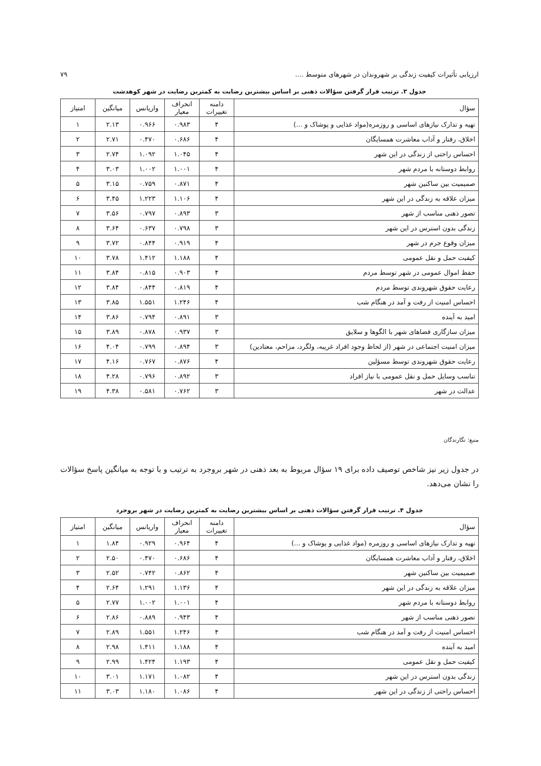ارزیابی تأثیرات کیفیت زندگی بر شهروندان در شهرهای متوسط .... ۷۹
جدول ۳. ترتیب قرار گرفتن سؤالات ذهنی بر اساس بیشترین رضایت به کمترین رضایت در شهر کوهدشت
| سؤال | دامنه تغییرات | انحراف معیار | واریانس | میانگین | امتیاز |
| --- | --- | --- | --- | --- | --- |
| تهیه و تدارک نیازهای اساسی و روزمره(مواد غذایی و پوشاک و ...) | ۴ | ۰.۹۸۳ | ۰.۹۶۶ | ۲.۱۳ | ۱ |
| اخلاق، رفتار و آداب معاشرت همسایگان | ۴ | ۰.۶۸۶ | ۰.۴۷۰ | ۲.۷۱ | ۲ |
| احساس راحتی از زندگی در این شهر | ۴ | ۱.۰۴۵ | ۱.۰۹۲ | ۲.۷۴ | ۳ |
| روابط دوستانه با مردم شهر | ۴ | ۱.۰۰۱ | ۱.۰۰۲ | ۳.۰۳ | ۴ |
| صمیمیت بین ساکنین شهر | ۴ | ۰.۸۷۱ | ۰.۷۵۹ | ۳.۱۵ | ۵ |
| میزان علاقه به زندگی در این شهر | ۴ | ۱.۱۰۶ | ۱.۲۲۳ | ۳.۴۵ | ۶ |
| تصور ذهنی مناسب از شهر | ۳ | ۰.۸۹۳ | ۰.۷۹۷ | ۳.۵۶ | ۷ |
| زندگی بدون استرس در این شهر | ۳ | ۰.۷۹۸ | ۰.۶۳۷ | ۳.۶۴ | ۸ |
| میزان وقوع جرم در شهر | ۴ | ۰.۹۱۹ | ۰.۸۴۴ | ۳.۷۲ | ۹ |
| کیفیت حمل و نقل عمومی | ۴ | ۱.۱۸۸ | ۱.۴۱۲ | ۳.۷۸ | ۱۰ |
| حفظ اموال عمومی در شهر توسط مردم | ۴ | ۰.۹۰۳ | ۰.۸۱۵ | ۳.۸۴ | ۱۱ |
| رعایت حقوق شهروندی توسط مردم | ۴ | ۰.۸۱۹ | ۰.۸۴۴ | ۳.۸۴ | ۱۲ |
| احساس امنیت از رفت و آمد در هنگام شب | ۴ | ۱.۲۴۶ | ۱.۵۵۱ | ۳.۸۵ | ۱۳ |
| امید به آینده | ۳ | ۰.۸۹۱ | ۰.۷۹۴ | ۳.۸۶ | ۱۴ |
| میزان سازگاری فضاهای شهر با الگوها و سلایق | ۳ | ۰.۹۳۷ | ۰.۸۷۸ | ۳.۸۹ | ۱۵ |
| میزان امنیت اجتماعی در شهر (از لحاظ وجود افراد غریبه، ولگرد، مزاحم، معتادین) | ۳ | ۰.۸۹۴ | ۰.۷۹۹ | ۴.۰۴ | ۱۶ |
| رعایت حقوق شهروندی توسط مسؤلین | ۴ | ۰.۸۷۶ | ۰.۷۶۷ | ۴.۱۶ | ۱۷ |
| تناسب وسایل حمل و نقل عمومی با نیاز افراد | ۳ | ۰.۸۹۲ | ۰.۷۹۶ | ۴.۲۸ | ۱۸ |
| عدالت در شهر | ۳ | ۰.۷۶۲ | ۰.۵۸۱ | ۴.۳۸ | ۱۹ |
منبع: نگارندگان
در جدول زیر نیز شاخص توصیف داده برای ۱۹ سؤال مربوط به بعد ذهنی در شهر بروجرد به ترتیب و با توجه به میانگین پاسخ سؤالات را نشان می‌دهد.
جدول ۴. ترتیب قرار گرفتن سؤالات ذهنی بر اساس بیشترین رضایت به کمترین رضایت در شهر بروجرد
| سؤال | دامنه تغییرات | انحراف معیار | واریانس | میانگین | امتیاز |
| --- | --- | --- | --- | --- | --- |
| تهیه و تدارک نیازهای اساسی و روزمره (مواد غذایی و پوشاک و ...) | ۴ | ۰.۹۶۴ | ۰.۹۲۹ | ۱.۸۴ | ۱ |
| اخلاق، رفتار و آداب معاشرت همسایگان | ۴ | ۰.۶۸۶ | ۰.۴۷۰ | ۲.۵۰ | ۲ |
| صمیمیت بین ساکنین شهر | ۴ | ۰.۸۶۲ | ۰.۷۴۲ | ۲.۵۲ | ۳ |
| میزان علاقه به زندگی در این شهر | ۴ | ۱.۱۳۶ | ۱.۲۹۱ | ۲.۶۴ | ۴ |
| روابط دوستانه با مردم شهر | ۴ | ۱.۰۰۱ | ۱.۰۰۲ | ۲.۷۷ | ۵ |
| تصور ذهنی مناسب از شهر | ۴ | ۰.۹۴۳ | ۰.۸۸۹ | ۲.۸۶ | ۶ |
| احساس امنیت از رفت و آمد در هنگام شب | ۴ | ۱.۲۴۶ | ۱.۵۵۱ | ۲.۸۹ | ۷ |
| امید به آینده | ۴ | ۱.۱۸۸ | ۱.۴۱۱ | ۲.۹۸ | ۸ |
| کیفیت حمل و نقل عمومی | ۴ | ۱.۱۹۳ | ۱.۴۲۴ | ۲.۹۹ | ۹ |
| زندگی بدون استرس در این شهر | ۴ | ۱.۰۸۲ | ۱.۱۷۱ | ۳.۰۱ | ۱۰ |
| احساس راحتی از زندگی در این شهر | ۴ | ۱.۰۸۶ | ۱.۱۸۰ | ۳.۰۳ | ۱۱ |